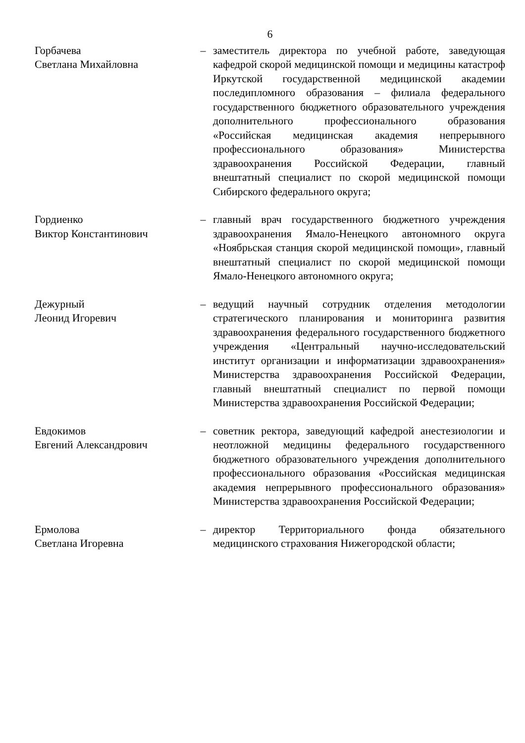6
Горбачева
Светлана Михайловна
– заместитель директора по учебной работе, заведующая кафедрой скорой медицинской помощи и медицины катастроф Иркутской государственной медицинской академии последипломного образования – филиала федерального государственного бюджетного образовательного учреждения дополнительного профессионального образования «Российская медицинская академия непрерывного профессионального образования» Министерства здравоохранения Российской Федерации, главный внештатный специалист по скорой медицинской помощи Сибирского федерального округа;
Гордиенко
Виктор Константинович
– главный врач государственного бюджетного учреждения здравоохранения Ямало-Ненецкого автономного округа «Ноябрьская станция скорой медицинской помощи», главный внештатный специалист по скорой медицинской помощи Ямало-Ненецкого автономного округа;
Дежурный
Леонид Игоревич
– ведущий научный сотрудник отделения методологии стратегического планирования и мониторинга развития здравоохранения федерального государственного бюджетного учреждения «Центральный научно-исследовательский институт организации и информатизации здравоохранения» Министерства здравоохранения Российской Федерации, главный внештатный специалист по первой помощи Министерства здравоохранения Российской Федерации;
Евдокимов
Евгений Александрович
– советник ректора, заведующий кафедрой анестезиологии и неотложной медицины федерального государственного бюджетного образовательного учреждения дополнительного профессионального образования «Российская медицинская академия непрерывного профессионального образования» Министерства здравоохранения Российской Федерации;
Ермолова
Светлана Игоревна
– директор Территориального фонда обязательного медицинского страхования Нижегородской области;